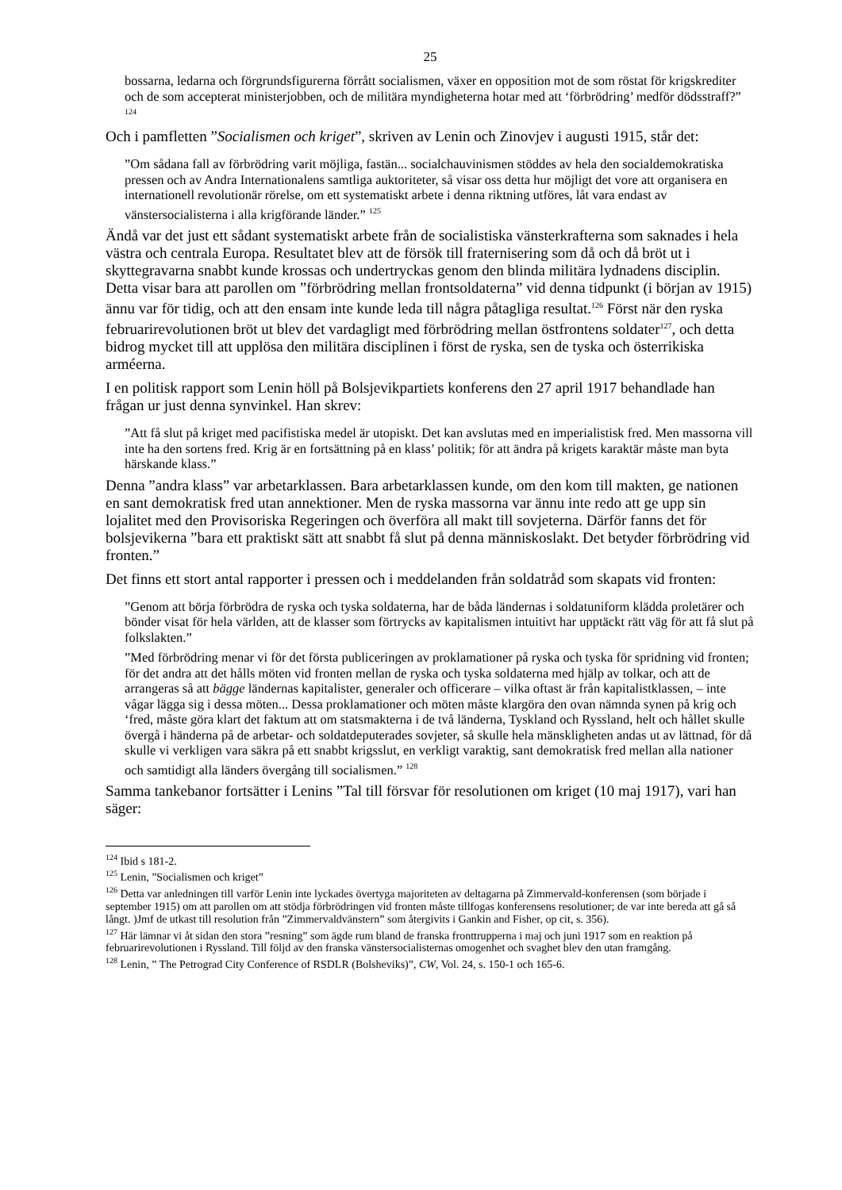25
bossarna, ledarna och förgrundsfigurerna förrått socialismen, växer en opposition mot de som röstat för krigskrediter och de som accepterat ministerjobben, och de militära myndigheterna hotar med att ‘förbrödring’ medför dödsstraff?” <sup>124</sup>
Och i pamfletten ”Socialismen och kriget”, skriven av Lenin och Zinovjev i augusti 1915, står det:
”Om sådana fall av förbrödring varit möjliga, fastän... socialchauvinismen stöddes av hela den socialdemokratiska pressen och av Andra Internationalens samtliga auktoriteter, så visar oss detta hur möjligt det vore att organisera en internationell revolutionär rörelse, om ett systematiskt arbete i denna riktning utföres, låt vara endast av vänstersocialisterna i alla krigförande länder.” <sup>125</sup>
Ändå var det just ett sådant systematiskt arbete från de socialistiska vänsterkrafterna som saknades i hela västra och centrala Europa. Resultatet blev att de försök till fraternisering som då och då bröt ut i skyttegravarna snabbt kunde krossas och undertryckas genom den blinda militära lydnadens disciplin. Detta visar bara att parollen om ”förbrödring mellan frontsoldaterna” vid denna tidpunkt (i början av 1915) ännu var för tidig, och att den ensam inte kunde leda till några påtagliga resultat.<sup>126</sup> Först när den ryska februarirevolutionen bröt ut blev det vardagligt med förbrödring mellan östfrontens soldater<sup>127</sup>, och detta bidrog mycket till att upplösa den militära disciplinen i först de ryska, sen de tyska och österrikiska arméerna.
I en politisk rapport som Lenin höll på Bolsjevikpartiets konferens den 27 april 1917 behandlade han frågan ur just denna synvinkel. Han skrev:
”Att få slut på kriget med pacifistiska medel är utopiskt. Det kan avslutas med en imperialistisk fred. Men massorna vill inte ha den sortens fred. Krig är en fortsättning på en klass’ politik; för att ändra på krigets karaktär måste man byta härskande klass.”
Denna ”andra klass” var arbetarklassen. Bara arbetarklassen kunde, om den kom till makten, ge nationen en sant demokratisk fred utan annektioner. Men de ryska massorna var ännu inte redo att ge upp sin lojalitet med den Provisoriska Regeringen och överföra all makt till sovjeterna. Därför fanns det för bolsjevikerna ”bara ett praktiskt sätt att snabbt få slut på denna människoslakt. Det betyder förbrödring vid fronten.”
Det finns ett stort antal rapporter i pressen och i meddelanden från soldatråd som skapats vid fronten:
”Genom att börja förbrödra de ryska och tyska soldaterna, har de båda ländernas i soldatuniform klädda proletärer och bönder visat för hela världen, att de klasser som förtrycks av kapitalismen intuitivt har upptäckt rätt väg för att få slut på folkslakten.”
”Med förbrödring menar vi för det första publiceringen av proklamationer på ryska och tyska för spridning vid fronten; för det andra att det hålls möten vid fronten mellan de ryska och tyska soldaterna med hjälp av tolkar, och att de arrangeras så att bägge ländernas kapitalister, generaler och officerare – vilka oftast är från kapitalistklassen, – inte vågar lägga sig i dessa möten... Dessa proklamationer och möten måste klargöra den ovan nämnda synen på krig och ‘fred, måste göra klart det faktum att om statsmakterna i de två länderna, Tyskland och Ryssland, helt och hållet skulle övergå i händerna på de arbetar- och soldatdeputerades sovjeter, så skulle hela mänskligheten andas ut av lättnad, för då skulle vi verkligen vara säkra på ett snabbt krigsslut, en verkligt varaktig, sant demokratisk fred mellan alla nationer och samtidigt alla länders övergång till socialismen.” <sup>128</sup>
Samma tankebanor fortsätter i Lenins ”Tal till försvar för resolutionen om kriget (10 maj 1917), vari han säger:
<sup>124</sup> Ibid s 181-2.
<sup>125</sup> Lenin, ”Socialismen och kriget”
<sup>126</sup> Detta var anledningen till varför Lenin inte lyckades övertyga majoriteten av deltagarna på Zimmervald-konferensen (som började i september 1915) om att parollen om att stödja förbrödringen vid fronten måste tillfogas konferensens resolutioner; de var inte bereda att gå så långt. )Jmf de utkast till resolution från ”Zimmervaldvänstern” som återgivits i Gankin and Fisher, op cit, s. 356).
<sup>127</sup> Här lämnar vi åt sidan den stora ”resning” som ägde rum bland de franska fronttrupperna i maj och juni 1917 som en reaktion på februarirevolutionen i Ryssland. Till följd av den franska vänstersocialisternas omogenhet och svaghet blev den utan framgång.
<sup>128</sup> Lenin, ” The Petrograd City Conference of RSDLR (Bolsheviks)”, CW, Vol. 24, s. 150-1 och 165-6.